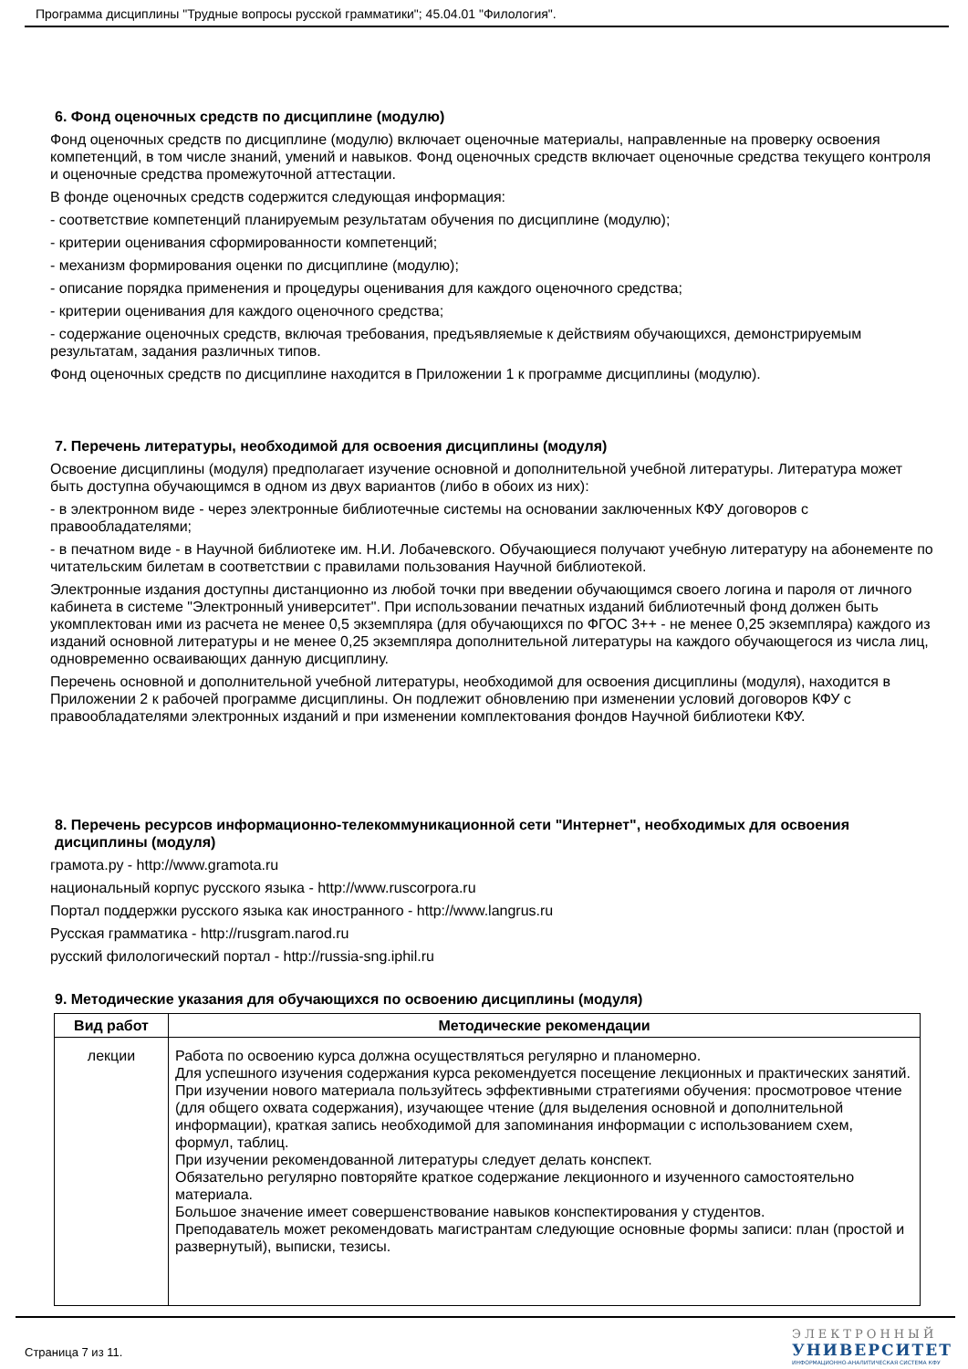Программа дисциплины "Трудные вопросы русской грамматики"; 45.04.01 "Филология".
6. Фонд оценочных средств по дисциплине (модулю)
Фонд оценочных средств по дисциплине (модулю) включает оценочные материалы, направленные на проверку освоения компетенций, в том числе знаний, умений и навыков. Фонд оценочных средств включает оценочные средства текущего контроля и оценочные средства промежуточной аттестации.
В фонде оценочных средств содержится следующая информация:
- соответствие компетенций планируемым результатам обучения по дисциплине (модулю);
- критерии оценивания сформированности компетенций;
- механизм формирования оценки по дисциплине (модулю);
- описание порядка применения и процедуры оценивания для каждого оценочного средства;
- критерии оценивания для каждого оценочного средства;
- содержание оценочных средств, включая требования, предъявляемые к действиям обучающихся, демонстрируемым результатам, задания различных типов.
Фонд оценочных средств по дисциплине находится в Приложении 1 к программе дисциплины (модулю).
7. Перечень литературы, необходимой для освоения дисциплины (модуля)
Освоение дисциплины (модуля) предполагает изучение основной и дополнительной учебной литературы. Литература может быть доступна обучающимся в одном из двух вариантов (либо в обоих из них):
- в электронном виде - через электронные библиотечные системы на основании заключенных КФУ договоров с правообладателями;
- в печатном виде - в Научной библиотеке им. Н.И. Лобачевского. Обучающиеся получают учебную литературу на абонементе по читательским билетам в соответствии с правилами пользования Научной библиотекой.
Электронные издания доступны дистанционно из любой точки при введении обучающимся своего логина и пароля от личного кабинета в системе "Электронный университет". При использовании печатных изданий библиотечный фонд должен быть укомплектован ими из расчета не менее 0,5 экземпляра (для обучающихся по ФГОС 3++ - не менее 0,25 экземпляра) каждого из изданий основной литературы и не менее 0,25 экземпляра дополнительной литературы на каждого обучающегося из числа лиц, одновременно осваивающих данную дисциплину.
Перечень основной и дополнительной учебной литературы, необходимой для освоения дисциплины (модуля), находится в Приложении 2 к рабочей программе дисциплины. Он подлежит обновлению при изменении условий договоров КФУ с правообладателями электронных изданий и при изменении комплектования фондов Научной библиотеки КФУ.
8. Перечень ресурсов информационно-телекоммуникационной сети "Интернет", необходимых для освоения дисциплины (модуля)
грамота.ру - http://www.gramota.ru
национальный корпус русского языка - http://www.ruscorpora.ru
Портал поддержки русского языка как иностранного - http://www.langrus.ru
Русская грамматика - http://rusgram.narod.ru
русский филологический портал - http://russia-sng.iphil.ru
9. Методические указания для обучающихся по освоению дисциплины (модуля)
| Вид работ | Методические рекомендации |
| --- | --- |
| лекции | Работа по освоению курса должна осуществляться регулярно и планомерно. Для успешного изучения содержания курса рекомендуется посещение лекционных и практических занятий. При изучении нового материала пользуйтесь эффективными стратегиями обучения: просмотровое чтение (для общего охвата содержания), изучающее чтение (для выделения основной и дополнительной информации), краткая запись необходимой для запоминания информации с использованием схем, формул, таблиц. При изучении рекомендованной литературы следует делать конспект. Обязательно регулярно повторяйте краткое содержание лекционного и изученного самостоятельно материала. Большое значение имеет совершенствование навыков конспектирования у студентов. Преподаватель может рекомендовать магистрантам следующие основные формы записи: план (простой и развернутый), выписки, тезисы. |
Страница 7 из 11.
ЭЛЕКТРОННЫЙ
УНИВЕРСИТЕТ
ИНФОРМАЦИОННО-АНАЛИТИЧЕСКАЯ СИСТЕМА КФУ